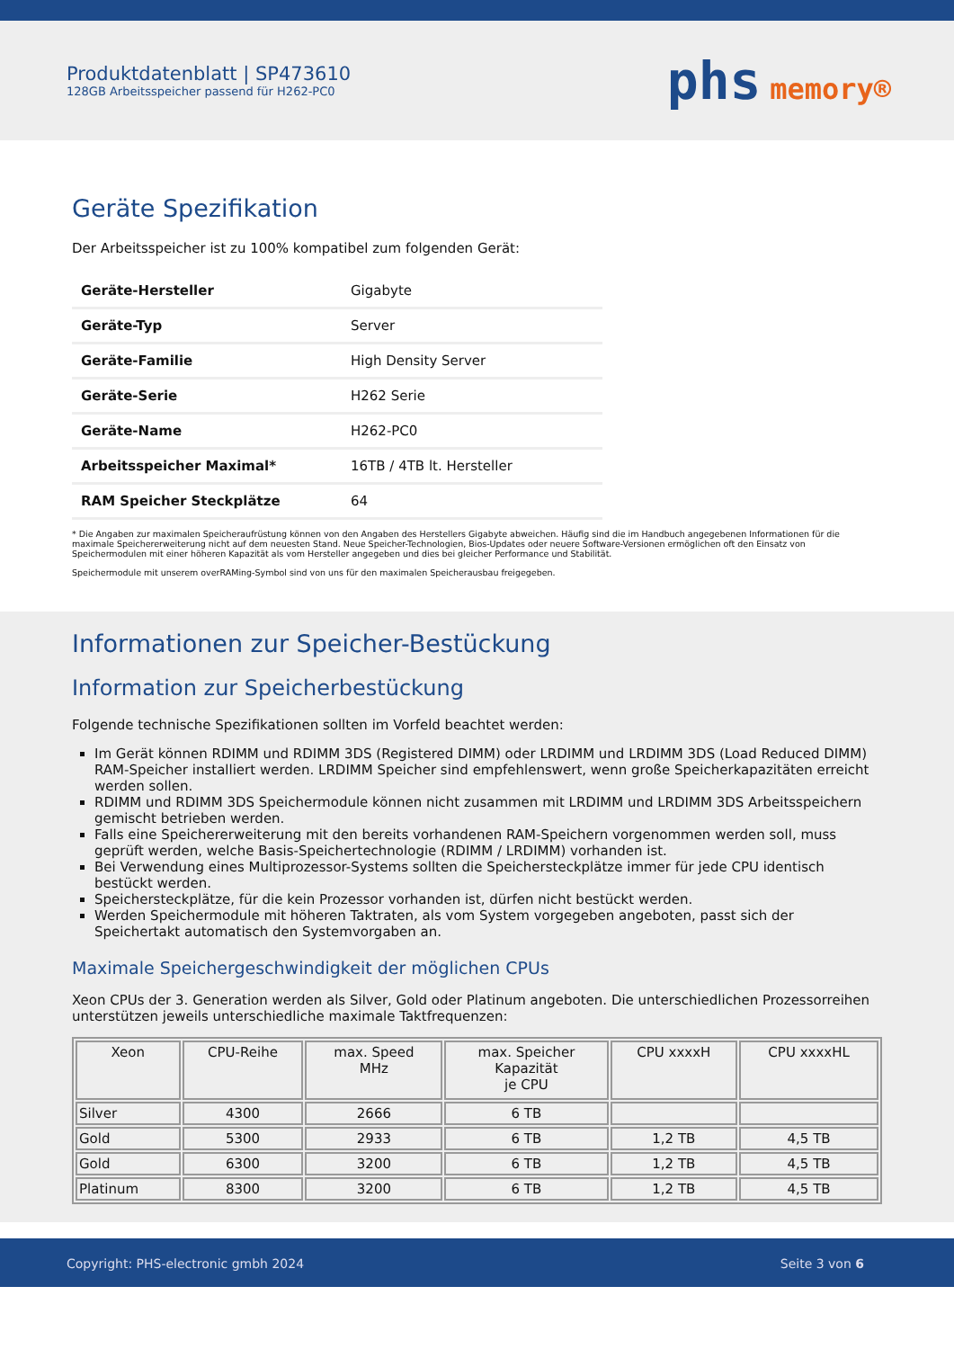Produktdatenblatt | SP473610
128GB Arbeitsspeicher passend für H262-PC0
phs memory®
Geräte Spezifikation
Der Arbeitsspeicher ist zu 100% kompatibel zum folgenden Gerät:
| Geräte-Hersteller | Gigabyte |
| Geräte-Typ | Server |
| Geräte-Familie | High Density Server |
| Geräte-Serie | H262 Serie |
| Geräte-Name | H262-PC0 |
| Arbeitsspeicher Maximal* | 16TB / 4TB lt. Hersteller |
| RAM Speicher Steckplätze | 64 |
* Die Angaben zur maximalen Speicheraufrüstung können von den Angaben des Herstellers Gigabyte abweichen. Häufig sind die im Handbuch angegebenen Informationen für die maximale Speichererweiterung nicht auf dem neuesten Stand. Neue Speicher-Technologien, Bios-Updates oder neuere Software-Versionen ermöglichen oft den Einsatz von Speichermodulen mit einer höheren Kapazität als vom Hersteller angegeben und dies bei gleicher Performance und Stabilität.
Speichermodule mit unserem overRAMing-Symbol sind von uns für den maximalen Speicherausbau freigegeben.
Informationen zur Speicher-Bestückung
Information zur Speicherbestückung
Folgende technische Spezifikationen sollten im Vorfeld beachtet werden:
Im Gerät können RDIMM und RDIMM 3DS (Registered DIMM) oder LRDIMM und LRDIMM 3DS (Load Reduced DIMM) RAM-Speicher installiert werden. LRDIMM Speicher sind empfehlenswert, wenn große Speicherkapazitäten erreicht werden sollen.
RDIMM und RDIMM 3DS Speichermodule können nicht zusammen mit LRDIMM und LRDIMM 3DS Arbeitsspeichern gemischt betrieben werden.
Falls eine Speichererweiterung mit den bereits vorhandenen RAM-Speichern vorgenommen werden soll, muss geprüft werden, welche Basis-Speichertechnologie (RDIMM / LRDIMM) vorhanden ist.
Bei Verwendung eines Multiprozessor-Systems sollten die Speichersteckplätze immer für jede CPU identisch bestückt werden.
Speichersteckplätze, für die kein Prozessor vorhanden ist, dürfen nicht bestückt werden.
Werden Speichermodule mit höheren Taktraten, als vom System vorgegeben angeboten, passt sich der Speichertakt automatisch den Systemvorgaben an.
Maximale Speichergeschwindigkeit der möglichen CPUs
Xeon CPUs der 3. Generation werden als Silver, Gold oder Platinum angeboten. Die unterschiedlichen Prozessorreihen unterstützen jeweils unterschiedliche maximale Taktfrequenzen:
| Xeon | CPU-Reihe | max. Speed MHz | max. Speicher Kapazität je CPU | CPU xxxxH | CPU xxxxHL |
| --- | --- | --- | --- | --- | --- |
| Silver | 4300 | 2666 | 6 TB | | |
| Gold | 5300 | 2933 | 6 TB | 1,2 TB | 4,5 TB |
| Gold | 6300 | 3200 | 6 TB | 1,2 TB | 4,5 TB |
| Platinum | 8300 | 3200 | 6 TB | 1,2 TB | 4,5 TB |
Copyright: PHS-electronic gmbh 2024 Seite 3 von 6